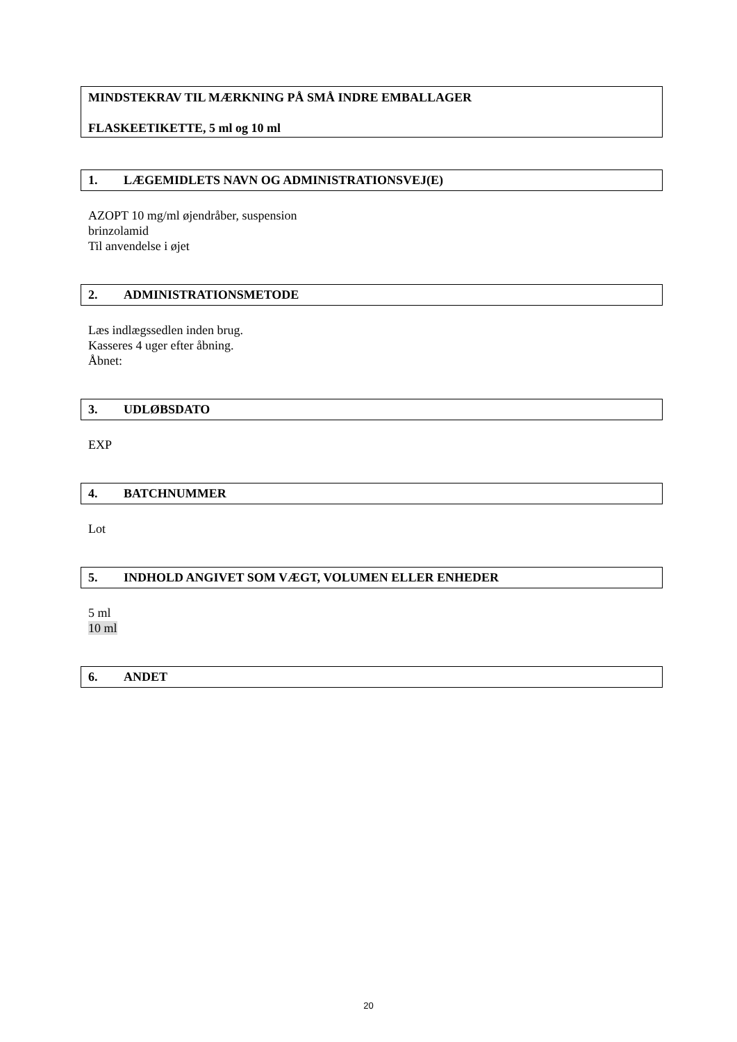MINDSTEKRAV TIL MÆRKNING PÅ SMÅ INDRE EMBALLAGER
FLASKEETIKETTE, 5 ml og 10 ml
1. LÆGEMIDLETS NAVN OG ADMINISTRATIONSVEJ(E)
AZOPT 10 mg/ml øjendråber, suspension
brinzolamid
Til anvendelse i øjet
2. ADMINISTRATIONSMETODE
Læs indlægssedlen inden brug.
Kasseres 4 uger efter åbning.
Åbnet:
3. UDLØBSDATO
EXP
4. BATCHNUMMER
Lot
5. INDHOLD ANGIVET SOM VÆGT, VOLUMEN ELLER ENHEDER
5 ml
10 ml
6. ANDET
20